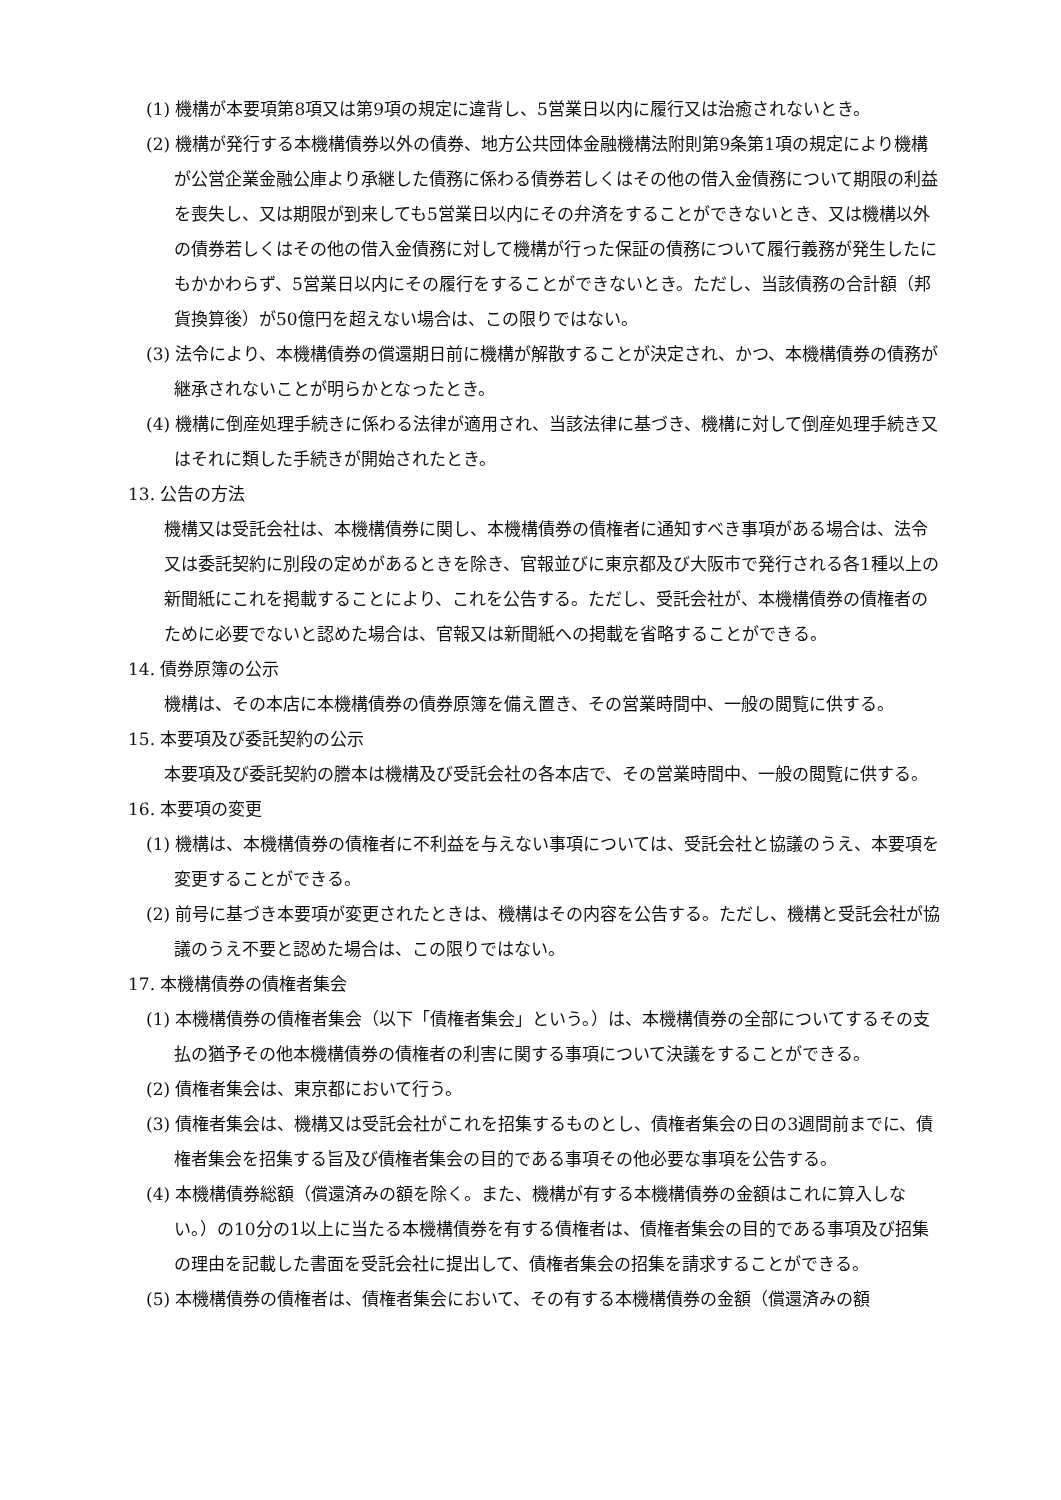(1) 機構が本要項第8項又は第9項の規定に違背し、5営業日以内に履行又は治癒されないとき。
(2) 機構が発行する本機構債券以外の債券、地方公共団体金融機構法附則第9条第1項の規定により機構が公営企業金融公庫より承継した債務に係わる債券若しくはその他の借入金債務について期限の利益を喪失し、又は期限が到来しても5営業日以内にその弁済をすることができないとき、又は機構以外の債券若しくはその他の借入金債務に対して機構が行った保証の債務について履行義務が発生したにもかかわらず、5営業日以内にその履行をすることができないとき。ただし、当該債務の合計額（邦貨換算後）が50億円を超えない場合は、この限りではない。
(3) 法令により、本機構債券の償還期日前に機構が解散することが決定され、かつ、本機構債券の債務が継承されないことが明らかとなったとき。
(4) 機構に倒産処理手続きに係わる法律が適用され、当該法律に基づき、機構に対して倒産処理手続き又はそれに類した手続きが開始されたとき。
13. 公告の方法
機構又は受託会社は、本機構債券に関し、本機構債券の債権者に通知すべき事項がある場合は、法令又は委託契約に別段の定めがあるときを除き、官報並びに東京都及び大阪市で発行される各1種以上の新聞紙にこれを掲載することにより、これを公告する。ただし、受託会社が、本機構債券の債権者のために必要でないと認めた場合は、官報又は新聞紙への掲載を省略することができる。
14. 債券原簿の公示
機構は、その本店に本機構債券の債券原簿を備え置き、その営業時間中、一般の閲覧に供する。
15. 本要項及び委託契約の公示
本要項及び委託契約の謄本は機構及び受託会社の各本店で、その営業時間中、一般の閲覧に供する。
16. 本要項の変更
(1) 機構は、本機構債券の債権者に不利益を与えない事項については、受託会社と協議のうえ、本要項を変更することができる。
(2) 前号に基づき本要項が変更されたときは、機構はその内容を公告する。ただし、機構と受託会社が協議のうえ不要と認めた場合は、この限りではない。
17. 本機構債券の債権者集会
(1) 本機構債券の債権者集会（以下「債権者集会」という。）は、本機構債券の全部についてするその支払の猶予その他本機構債券の債権者の利害に関する事項について決議をすることができる。
(2) 債権者集会は、東京都において行う。
(3) 債権者集会は、機構又は受託会社がこれを招集するものとし、債権者集会の日の3週間前までに、債権者集会を招集する旨及び債権者集会の目的である事項その他必要な事項を公告する。
(4) 本機構債券総額（償還済みの額を除く。また、機構が有する本機構債券の金額はこれに算入しない。）の10分の1以上に当たる本機構債券を有する債権者は、債権者集会の目的である事項及び招集の理由を記載した書面を受託会社に提出して、債権者集会の招集を請求することができる。
(5) 本機構債券の債権者は、債権者集会において、その有する本機構債券の金額（償還済みの額